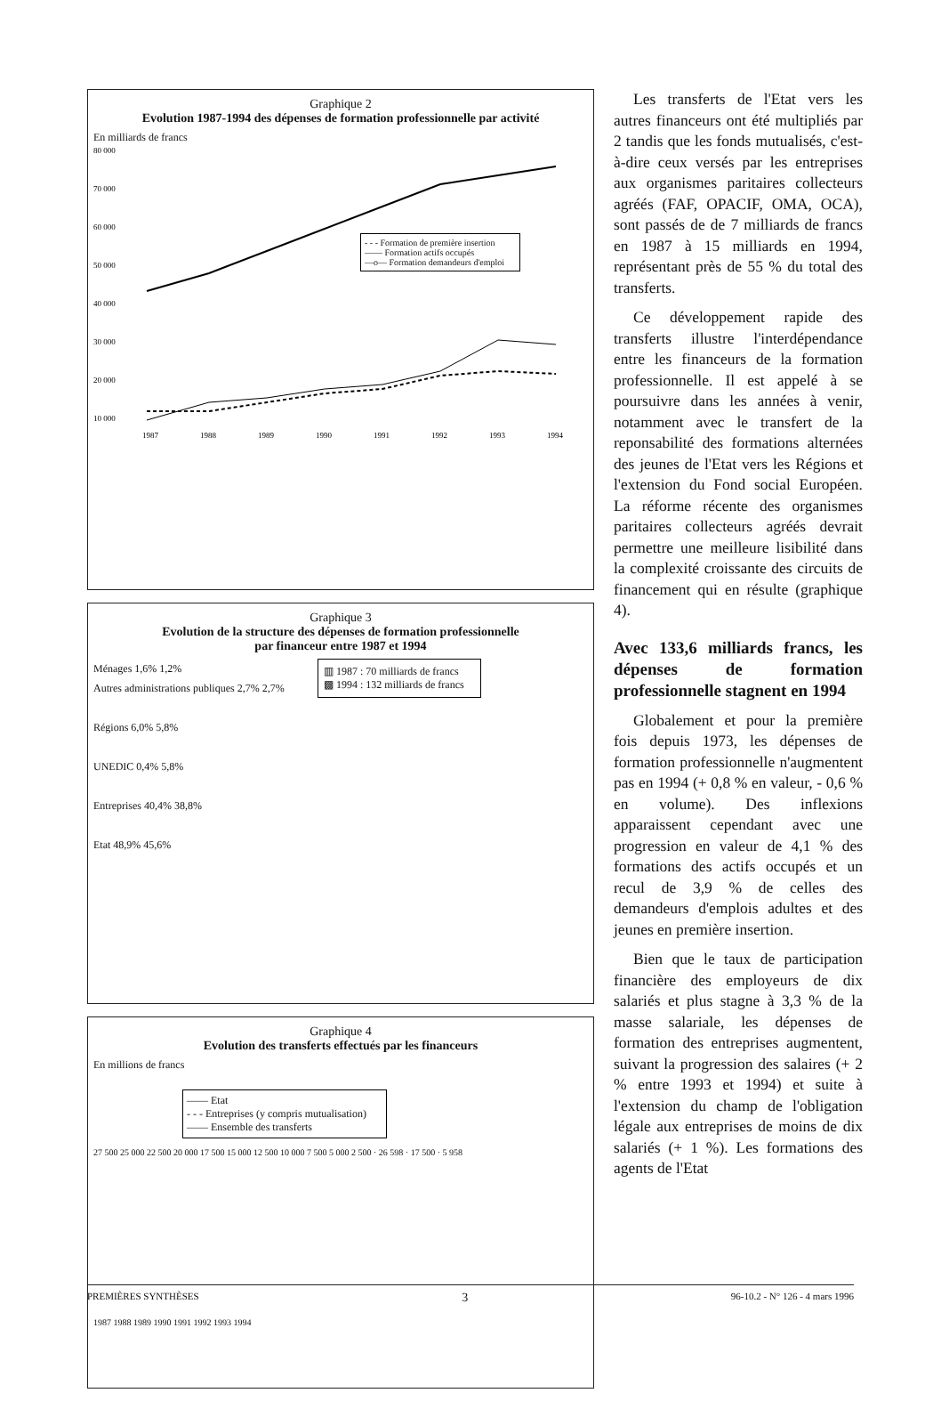Graphique 2
Evolution 1987-1994 des dépenses de formation professionnelle par activité
En milliards de francs
80 000
70 000
60 000
50 000
40 000
30 000
20 000
10 000
1987
1988
1989
1990
1991
1992
1993
1994
- - - Formation de première insertion
—— Formation actifs occupés
—o— Formation demandeurs d'emploi
Graphique 3
Evolution de la structure des dépenses de formation professionnelle
par financeur entre 1987 et 1994
▥ 1987 : 70 milliards de francs
▩ 1994 : 132 milliards de francs
Ménages 1,6% 1,2%
Autres administrations publiques 2,7% 2,7%
Régions 6,0% 5,8%
UNEDIC 0,4% 5,8%
Entreprises 40,4% 38,8%
Etat 48,9% 45,6%
Graphique 4
Evolution des transferts effectués par les financeurs
En millions de francs
—— Etat
- - - Entreprises (y compris mutualisation)
—— Ensemble des transferts
27 500 25 000 22 500 20 000 17 500 15 000 12 500 10 000 7 500 5 000 2 500 · 26 598 · 17 500 · 5 958
1987 1988 1989 1990 1991 1992 1993 1994
Les transferts de l'Etat vers les autres financeurs ont été multipliés par 2 tandis que les fonds mutualisés, c'est-à-dire ceux versés par les entreprises aux organismes paritaires collecteurs agréés (FAF, OPACIF, OMA, OCA), sont passés de de 7 milliards de francs en 1987 à 15 milliards en 1994, représentant près de 55 % du total des transferts.
Ce développement rapide des transferts illustre l'interdépendance entre les financeurs de la formation professionnelle. Il est appelé à se poursuivre dans les années à venir, notamment avec le transfert de la reponsabilité des formations alternées des jeunes de l'Etat vers les Régions et l'extension du Fond social Européen. La réforme récente des organismes paritaires collecteurs agréés devrait permettre une meilleure lisibilité dans la complexité croissante des circuits de financement qui en résulte (graphique 4).
Avec 133,6 milliards francs, les dépenses de formation professionnelle stagnent en 1994
Globalement et pour la première fois depuis 1973, les dépenses de formation professionnelle n'augmentent pas en 1994 (+ 0,8 % en valeur, - 0,6 % en volume). Des inflexions apparaissent cependant avec une progression en valeur de 4,1 % des formations des actifs occupés et un recul de 3,9 % de celles des demandeurs d'emplois adultes et des jeunes en première insertion.
Bien que le taux de participation financière des employeurs de dix salariés et plus stagne à 3,3 % de la masse salariale, les dépenses de formation des entreprises augmentent, suivant la progression des salaires (+ 2 % entre 1993 et 1994) et suite à l'extension du champ de l'obligation légale aux entreprises de moins de dix salariés (+ 1 %). Les formations des agents de l'Etat
PREMIÈRES SYNTHÈSES 3 96-10.2 - N° 126 - 4 mars 1996